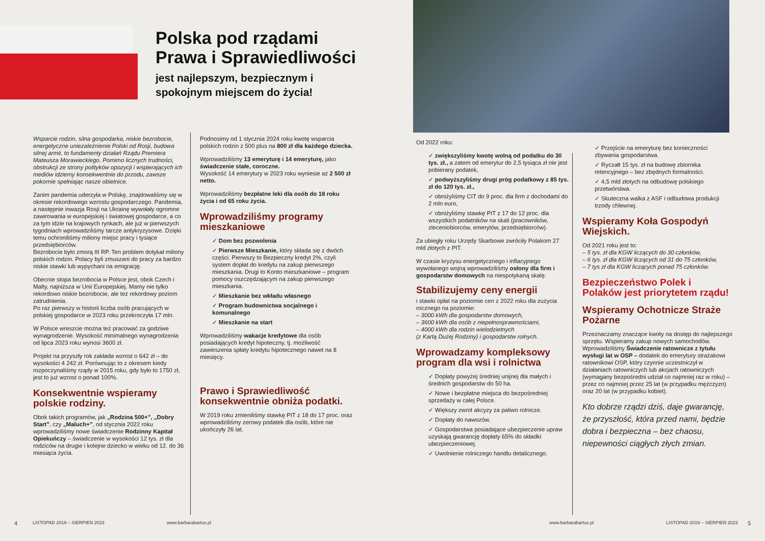Polska pod rządami Prawa i Sprawiedliwości
jest najlepszym, bezpiecznym i spokojnym miejscem do życia!
Wsparcie rodzin, silna gospodarka, niskie bezrobocie, energetyczne uniezależnienie Polski od Rosji, budowa silnej armii, to fundamenty działań Rządu Premiera Mateusza Morawieckiego. Pomimo licznych trudności, obstrukcji ze strony polityków opozycji i wspierających ich mediów idziemy konsekwentnie do przodu, zawsze pokornie spełniając nasze obietnice.
Zanim pandemia uderzyła w Polskę, znajdowaliśmy się w okresie rekordowego wzrostu gospodarczego. Pandemia, a następnie inwazja Rosji na Ukrainę wywołały ogromne zawirowania w europejskiej i światowej gospodarce, a co za tym idzie na krajowych rynkach, ale już w pierwszych tygodniach wprowadziliśmy tarcze antykryzysowe. Dzięki temu ochroniliśmy miliony miejsc pracy i tysiące przedsiębiorców.
Bezrobocie było zmorą III RP. Ten problem dotykał miliony polskich rodzin. Polacy byli zmuszani do pracy za bardzo niskie stawki lub wypychani na emigrację.
Obecnie stopa bezrobocia w Polsce jest, obok Czech i Malty, najniższa w Unii Europejskiej. Mamy nie tylko rekordowo niskie bezrobocie, ale też rekordowy poziom zatrudnienia.
Po raz pierwszy w historii liczba osób pracujących w polskiej gospodarce w 2023 roku przekroczyła 17 mln.
W Polsce wreszcie można też pracować za godziwe wynagrodzenie. Wysokość minimalnego wynagrodzenia od lipca 2023 roku wynosi 3600 zł.
Projekt na przyszły rok zakłada wzrost o 642 zł – do wysokości 4 242 zł. Porównując to z okresem kiedy rozpoczynaliśmy rządy w 2015 roku, gdy było to 1750 zł, jest to już wzrost o ponad 100%.
Konsekwentnie wspieramy polskie rodziny.
Obok takich programów, jak „Rodzina 500+”, „Dobry Start”, czy „Maluch+”, od stycznia 2022 roku wprowadziliśmy nowe świadczenie Rodzinny Kapitał Opiekuńczy – świadczenie w wysokości 12 tys. zł dla rodziców na drugie i kolejne dziecko w wieku od 12. do 36 miesiąca życia.
Podnosimy od 1 stycznia 2024 roku kwotę wsparcia polskich rodzin z 500 plus na 800 zł dla każdego dziecka.
Wprowadziliśmy 13 emeryturę i 14 emeryturę, jako świadczenie stałe, coroczne.
Wysokość 14 emerytury w 2023 roku wyniesie aż 2 500 zł netto.
Wprowadziliśmy bezpłatne leki dla osób do 18 roku życia i od 65 roku życia.
Wprowadziliśmy programy mieszkaniowe
✓ Dom bez pozwolenia
✓ Pierwsze Mieszkanie, który składa się z dwóch części. Pierwszy to Bezpieczny kredyt 2%, czyli system dopłat do kredytu na zakup pierwszego mieszkania. Drugi to Konto mieszkaniowe – program pomocy oszczędzającym na zakup pierwszego mieszkania.
✓ Mieszkanie bez wkładu własnego
✓ Program budownictwa socjalnego i komunalnego
✓ Mieszkanie na start
Wprowadziliśmy wakacje kredytowe dla osób posiadających kredyt hipoteczny, tj. możliwość zawieszenia spłaty kredytu hipotecznego nawet na 8 miesięcy.
Prawo i Sprawiedliwość konsekwentnie obniża podatki.
W 2019 roku zmieniliśmy stawkę PIT z 18 do 17 proc. oraz wprowadziliśmy zerowy podatek dla osób, które nie ukończyły 26 lat.
Od 2022 roku:
✓ zwiększyliśmy kwotę wolną od podatku do 30 tys. zł., a zatem od emerytur do 2,5 tysiąca zł nie jest pobierany podatek,
✓ podwyższyliśmy drugi próg podatkowy z 85 tys. zł do 120 tys. zł.,
✓ obniżyliśmy CIT do 9 proc. dla firm z dochodami do 2 mln euro,
✓ obniżyliśmy stawkę PIT z 17 do 12 proc. dla wszystkich podatników na skali (pracowników, zleceniobiorców, emerytów, przedsiębiorców).
Za ubiegły roku Urzędy Skarbowe zwróciły Polakom 27 mld złotych z PIT.
W czasie kryzysu energetycznego i inflacyjnego wywołanego wojną wprowadziliśmy osłony dla firm i gospodarstw domowych na niespotykaną skalę.
Stabilizujemy ceny energii
i stawki opłat na poziomie cen z 2022 roku dla zużycia rocznego na poziomie:
– 3000 kWh dla gospodarstw domowych,
– 3600 kWh dla osób z niepełnosprawnościami,
– 4000 kWh dla rodzin wielodzietnych
(z Kartą Dużej Rodziny) i gospodarstw rolnych.
Wprowadzamy kompleksowy program dla wsi i rolnictwa
✓ Dopłaty powyżej średniej unijnej dla małych i średnich gospodarstw do 50 ha.
✓ Nowe i bezpłatne miejsca do bezpośredniej sprzedaży w całej Polsce.
✓ Większy zwrot akcyzy za paliwo rolnicze.
✓ Dopłaty do nawozów.
✓ Gospodarstwa posiadające ubezpieczenie upraw uzyskają gwarancję dopłaty 65% do składki ubezpieczeniowej.
✓ Uwolnienie rolniczego handlu detalicznego.
✓ Przejście na emeryturę bez konieczności zbywania gospodarstwa.
✓ Ryczałt 15 tys. zł na budowę zbiornika retencyjnego – bez zbędnych formalności.
✓ 4,5 mld złotych na odbudowę polskiego przetwórstwa.
✓ Skuteczna walka z ASF i odbudowa produkcji trzody chlewnej.
Wspieramy Koła Gospodyń Wiejskich.
Od 2021 roku jest to:
– 5 tys. zł dla KGW liczących do 30 członków,
– 6 tys. zł dla KGW liczących od 31 do 75 członków,
– 7 tys zł dla KGW liczących ponad 75 członków.
Bezpieczeństwo Polek i Polaków jest priorytetem rządu!
Wspieramy Ochotnicze Straże Pożarne
Przeznaczamy znaczące kwoty na dostęp do najlepszego sprzętu. Wspieramy zakup nowych samochodów.
Wprowadziliśmy Świadczenie ratownicze z tytułu wysługi lat w OSP – dodatek do emerytury strażakowi ratownikowi OSP, który czynnie uczestniczył w działaniach ratowniczych lub akcjach ratowniczych (wymagany bezpośredni udział co najmniej raz w roku) – przez co najmniej przez 25 lat (w przypadku mężczyzn) oraz 20 lat (w przypadku kobiet).
Kto dobrze rządzi dziś, daje gwarancję, że przyszłość, która przed nami, będzie dobra i bezpieczna – bez chaosu, niepewności ciągłych złych zmian.
4 LISTOPAD 2019 – SIERPIEŃ 2023 www.barbarabartus.pl www.barbarabartus.pl LISTOPAD 2019 – SIERPIEŃ 2023 5